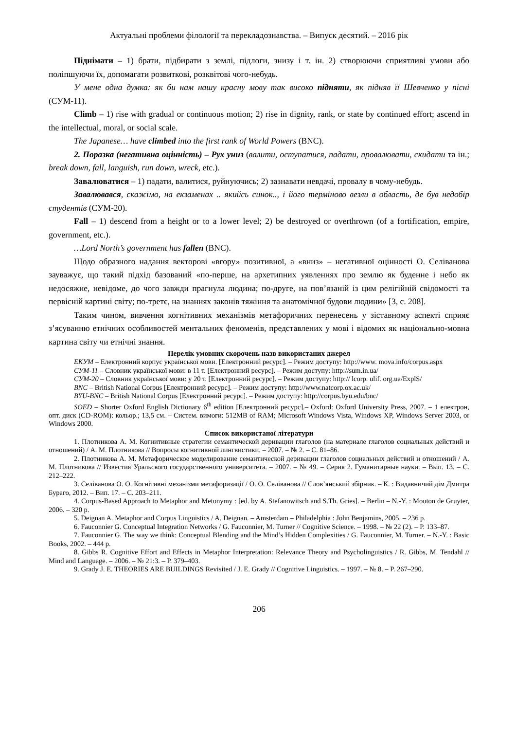Актуальні проблеми філології та перекладознавства. – Випуск десятий. – 2016 рік
Піднімати – 1) брати, підбирати з землі, підлоги, знизу і т. ін. 2) створюючи сприятливі умови або поліпшуючи їх, допомагати розвиткові, розквітові чого-небудь.
У мене одна думка: як би нам нашу красну мову так високо підняти, як підняв її Шевченко у пісні (СУМ-11).
Climb – 1) rise with gradual or continuous motion; 2) rise in dignity, rank, or state by continued effort; ascend in the intellectual, moral, or social scale.
The Japanese… have climbed into the first rank of World Powers (BNC).
2. Поразка (негативна оцінність) – Рух униз (валити, оступатися, падати, провалювати, скидати та ін.; break down, fall, languish, run down, wreck, etc.).
Завалюватися – 1) падати, валитися, руйнуючись; 2) зазнавати невдачі, провалу в чому-небудь.
Завалювався, скажімо, на екзаменах .. якийсь синок.., і його терміново везли в область, де був недобір студентів (СУМ-20).
Fall – 1) descend from a height or to a lower level; 2) be destroyed or overthrown (of a fortification, empire, government, etc.).
…Lord North’s government has fallen (BNC).
Щодо образного надання векторові «вгору» позитивної, а «вниз» – негативної оцінності О. Селіванова зауважує, що такий підхід базований «по-перше, на архетипних уявленнях про землю як буденне і небо як недосяжне, невідоме, до чого завжди прагнула людина; по-друге, на пов’язаній із цим релігійній свідомості та первісній картині світу; по-третє, на знаннях законів тяжіння та анатомічної будови людини» [3, с. 208].
Таким чином, вивчення когнітивних механізмів метафоричних перенесень у зіставному аспекті сприяє з’ясуванню етнічних особливостей ментальних феноменів, представлених у мові і відомих як національно-мовна картина світу чи етнічні знання.
Перелік умовних скорочень назв використаних джерел
ЕКУМ – Електронний корпус української мови. [Електронний ресурс]. – Режим доступу: http://www. mova.info/corpus.aspx
СУМ-11 – Словник української мови: в 11 т. [Електронний ресурс]. – Режим доступу: http://sum.in.ua/
СУМ-20 – Словник української мови: у 20 т. [Електронний ресурс]. – Режим доступу: http:// lcorp. ulif. org.ua/ExplS/
BNC – British National Corpus [Електронний ресурс]. – Режим доступу: http://www.natcorp.ox.ac.uk/
BYU-BNC – British National Corpus [Електронний ресурс]. – Режим доступу: http://corpus.byu.edu/bnc/
SOED – Shorter Oxford English Dictionary 6<sup>th</sup> edition [Електронний ресурс].– Oxford: Oxford University Press, 2007. – 1 електрон, опт. диск (CD-ROM): кольор.; 13,5 см. – Систем. вимоги: 512MB of RAM; Microsoft Windows Vista, Windows XP, Windows Server 2003, or Windows 2000.
Список використаної літератури
1. Плотникова А. М. Когнитивные стратегии семантической деривации глаголов (на материале глаголов социальных действий и отношений) / А. М. Плотникова // Вопросы когнитивной лингвистики. – 2007. – № 2. – С. 81–86.
2. Плотникова А. М. Метафорическое моделирование семантической деривации глаголов социальных действий и отношений / А. М. Плотникова // Известия Уральского государственного университета. – 2007. – № 49. – Серия 2. Гуманитарные науки. – Вып. 13. – С. 212–222.
3. Селіванова О. О. Когнітивні механізми метафоризації / О. О. Селіванова // Слов’янський збірник. – К. : Видавничий дім Дмитра Бураго, 2012. – Вип. 17. – С. 203–211.
4. Corpus-Based Approach to Metaphor and Metonymy : [ed. by A. Stefanowitsch and S.Th. Gries]. – Berlin – N.-Y. : Mouton de Gruyter, 2006. – 320 p.
5. Deignan A. Metaphor and Corpus Linguistics / A. Deignan. – Amsterdam – Philadelphia : John Benjamins, 2005. – 236 p.
6. Fauconnier G. Conceptual Integration Networks / G. Fauconnier, M. Turner // Cognitive Science. – 1998. – № 22 (2). – P. 133–87.
7. Fauconnier G. The way we think: Conceptual Blending and the Mind’s Hidden Complexities / G. Fauconnier, M. Turner. – N.-Y. : Basic Books, 2002. – 444 p.
8. Gibbs R. Cognitive Effort and Effects in Metaphor Interpretation: Relevance Theory and Psycholinguistics / R. Gibbs, M. Tendahl // Mind and Language. – 2006. – № 21:3. – P. 379–403.
9. Grady J. E. THEORIES ARE BUILDINGS Revisited / J. E. Grady // Cognitive Linguistics. – 1997. – № 8. – P. 267–290.
206